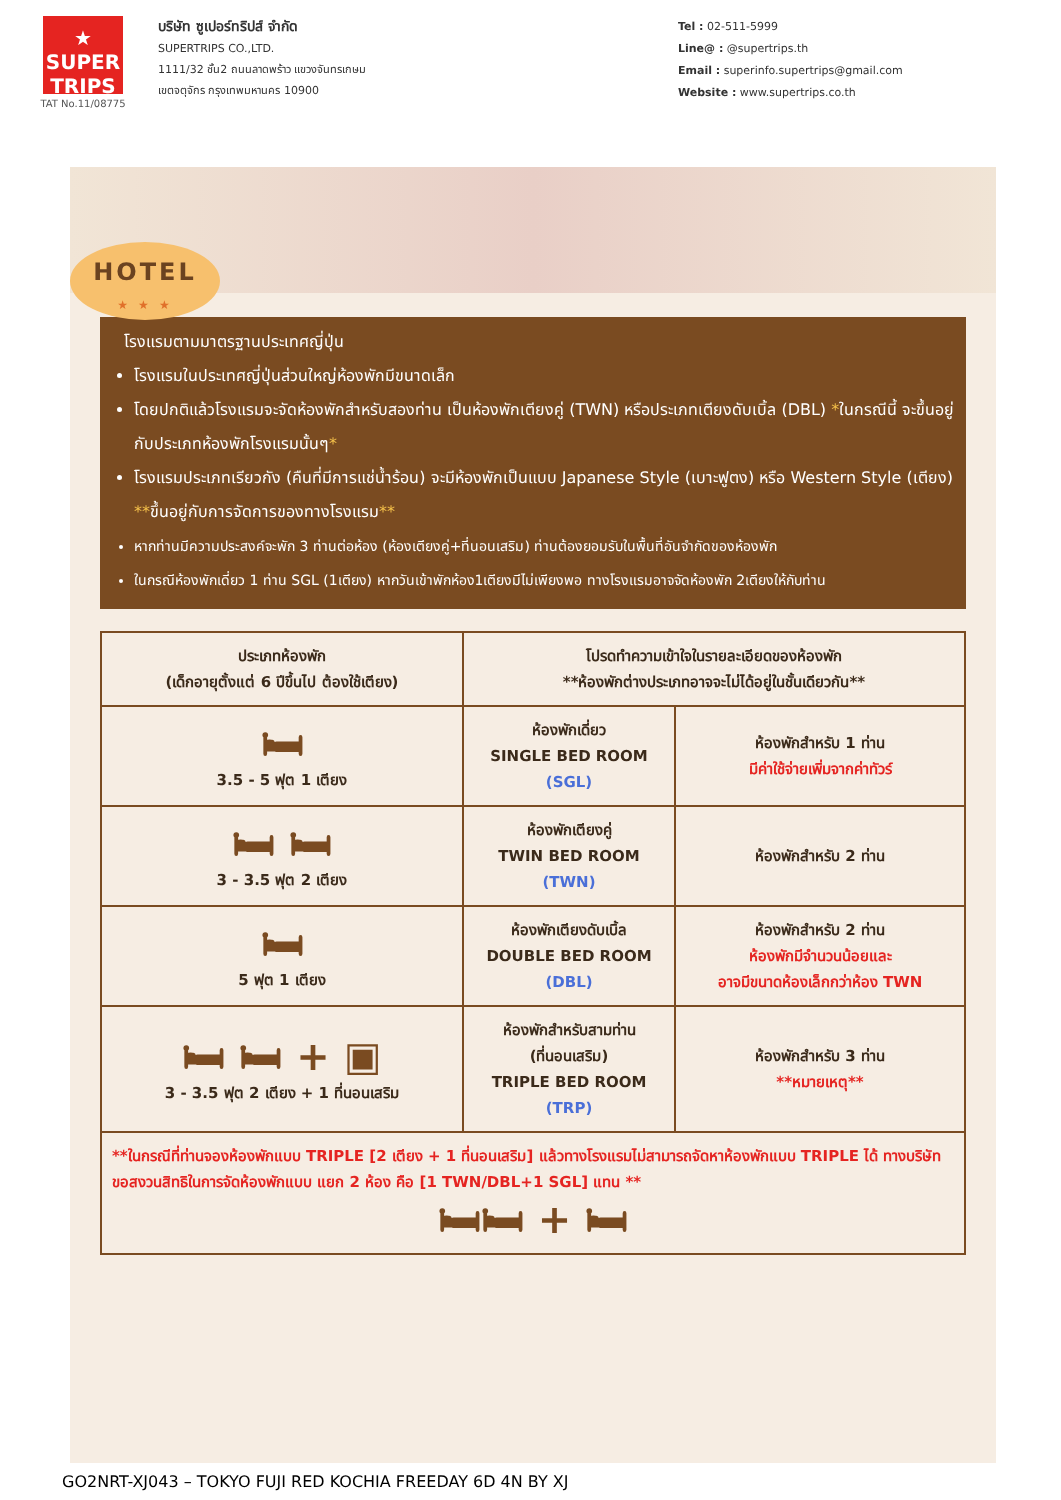★
SUPER
TRIPS
TAT No.11/08775
บริษัท ซูเปอร์ทริปส์ จำกัด
SUPERTRIPS CO.,LTD.
1111/32 ชั้น2 ถนนลาดพร้าว แขวงจันทรเกษม
เขตจตุจักร กรุงเทพมหานคร 10900
Tel : 02-511-5999
Line@ : @supertrips.th
Email : superinfo.supertrips@gmail.com
Website : www.supertrips.co.th
HOTEL
★ ★ ★
โรงแรมตามมาตรฐานประเทศญี่ปุ่น
โรงแรมในประเทศญี่ปุ่นส่วนใหญ่ห้องพักมีขนาดเล็ก
โดยปกติแล้วโรงแรมจะจัดห้องพักสำหรับสองท่าน เป็นห้องพักเตียงคู่ (TWN) หรือประเภทเตียงดับเบิ้ล (DBL) *ในกรณีนี้ จะขึ้นอยู่กับประเภทห้องพักโรงแรมนั้นๆ*
โรงแรมประเภทเรียวกัง (คืนที่มีการแช่น้ำร้อน) จะมีห้องพักเป็นแบบ Japanese Style (เบาะฟูตง) หรือ Western Style (เตียง) **ขึ้นอยู่กับการจัดการของทางโรงแรม**
หากท่านมีความประสงค์จะพัก 3 ท่านต่อห้อง (ห้องเตียงคู่+ที่นอนเสริม) ท่านต้องยอมรับในพื้นที่อันจำกัดของห้องพัก
ในกรณีห้องพักเดี่ยว 1 ท่าน SGL (1เตียง) หากวันเข้าพักห้อง1เตียงมีไม่เพียงพอ ทางโรงแรมอาจจัดห้องพัก 2เตียงให้กับท่าน
| ประเภทห้องพัก (เด็กอายุตั้งแต่ 6 ปีขึ้นไป ต้องใช้เตียง) | โปรดทำความเข้าใจในรายละเอียดของห้องพัก **ห้องพักต่างประเภทอาจจะไม่ได้อยู่ในชั้นเดียวกัน** | |
| --- | --- | --- |
| 🛏 3.5 - 5 ฟุต 1 เตียง | ห้องพักเดี่ยว SINGLE BED ROOM (SGL) | ห้องพักสำหรับ 1 ท่าน มีค่าใช้จ่ายเพิ่มจากค่าทัวร์ |
| 🛏 🛏 3 - 3.5 ฟุต 2 เตียง | ห้องพักเตียงคู่ TWIN BED ROOM (TWN) | ห้องพักสำหรับ 2 ท่าน |
| 🛏 5 ฟุต 1 เตียง | ห้องพักเตียงดับเบิ้ล DOUBLE BED ROOM (DBL) | ห้องพักสำหรับ 2 ท่าน ห้องพักมีจำนวนน้อยและ อาจมีขนาดห้องเล็กกว่าห้อง TWN |
| 🛏 🛏 + ▣ 3 - 3.5 ฟุต 2 เตียง + 1 ที่นอนเสริม | ห้องพักสำหรับสามท่าน (ที่นอนเสริม) TRIPLE BED ROOM (TRP) | ห้องพักสำหรับ 3 ท่าน **หมายเหตุ** |
| **ในกรณีที่ท่านจองห้องพักแบบ TRIPLE [2 เตียง + 1 ที่นอนเสริม] แล้วทางโรงแรมไม่สามารถจัดหาห้องพักแบบ TRIPLE ได้ ทางบริษัทขอสงวนสิทธิในการจัดห้องพักแบบ แยก 2 ห้อง คือ [1 TWN/DBL+1 SGL] แทน ** 🛏🛏 + 🛏 | | |
GO2NRT-XJ043 – TOKYO FUJI RED KOCHIA FREEDAY 6D 4N BY XJ